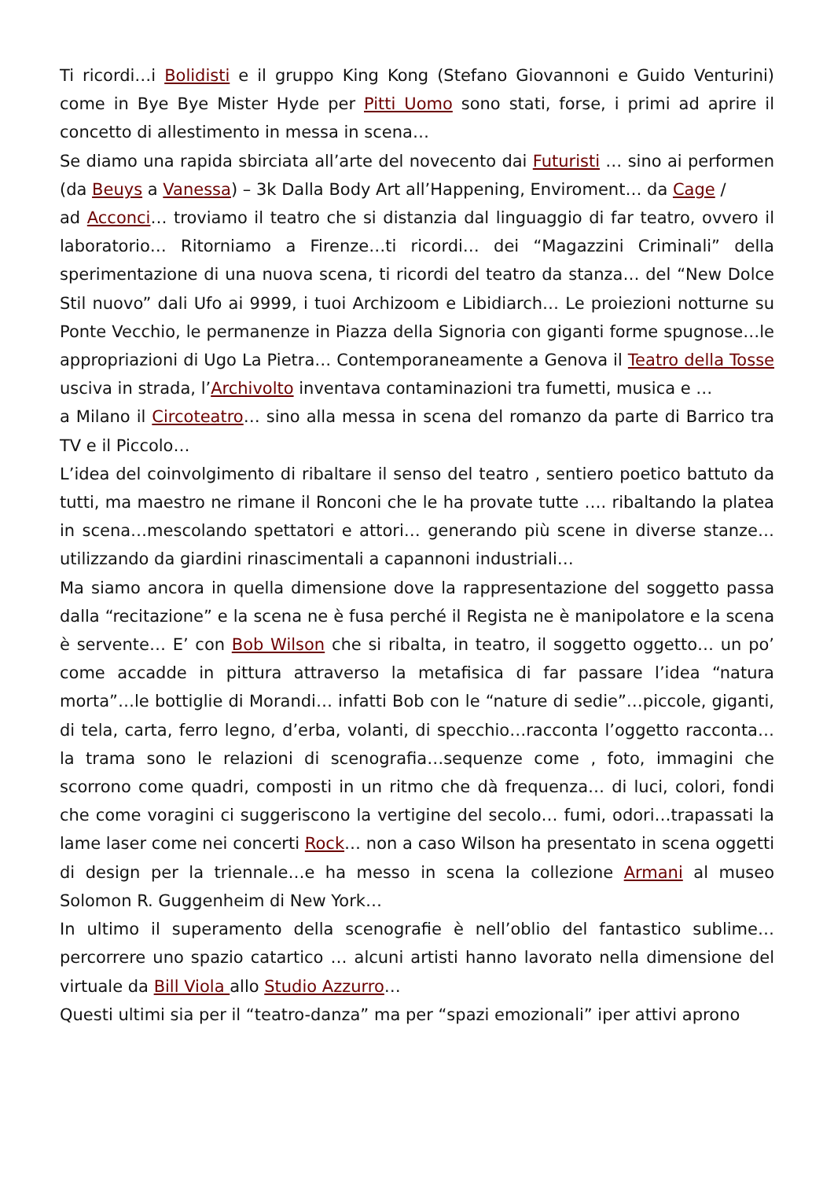Ti ricordi…i Bolidisti e il gruppo King Kong (Stefano Giovannoni e Guido Venturini) come in Bye Bye Mister Hyde per Pitti Uomo sono stati, forse, i primi ad aprire il concetto di allestimento in messa in scena…
Se diamo una rapida sbirciata all’arte del novecento dai Futuristi … sino ai performen (da Beuys a Vanessa) – 3k Dalla Body Art all’Happening, Enviroment… da Cage /
ad Acconci… troviamo il teatro che si distanzia dal linguaggio di far teatro, ovvero il laboratorio… Ritorniamo a Firenze…ti ricordi… dei “Magazzini Criminali” della sperimentazione di una nuova scena, ti ricordi del teatro da stanza… del “New Dolce Stil nuovo” dali Ufo ai 9999, i tuoi Archizoom e Libidiarch… Le proiezioni notturne su Ponte Vecchio, le permanenze in Piazza della Signoria con giganti forme spugnose…le appropriazioni di Ugo La Pietra… Contemporaneamente a Genova il Teatro della Tosse usciva in strada, l’Archivolto inventava contaminazioni tra fumetti, musica e …
a Milano il Circoteatro… sino alla messa in scena del romanzo da parte di Barrico tra TV e il Piccolo…
L’idea del coinvolgimento di ribaltare il senso del teatro , sentiero poetico battuto da tutti, ma maestro ne rimane il Ronconi che le ha provate tutte …. ribaltando la platea in scena…mescolando spettatori e attori… generando più scene in diverse stanze… utilizzando da giardini rinascimentali a capannoni industriali…
Ma siamo ancora in quella dimensione dove la rappresentazione del soggetto passa dalla “recitazione” e la scena ne è fusa perché il Regista ne è manipolatore e la scena è servente… E’ con Bob Wilson che si ribalta, in teatro, il soggetto oggetto… un po’ come accadde in pittura attraverso la metafisica di far passare l’idea “natura morta”…le bottiglie di Morandi… infatti Bob con le “nature di sedie”…piccole, giganti, di tela, carta, ferro legno, d’erba, volanti, di specchio…racconta l’oggetto racconta…la trama sono le relazioni di scenografia…sequenze come , foto, immagini che scorrono come quadri, composti in un ritmo che dà frequenza… di luci, colori, fondi che come voragini ci suggeriscono la vertigine del secolo… fumi, odori…trapassati la lame laser come nei concerti Rock… non a caso Wilson ha presentato in scena oggetti di design per la triennale…e ha messo in scena la collezione Armani al museo Solomon R. Guggenheim di New York…
In ultimo il superamento della scenografie è nell’oblio del fantastico sublime… percorrere uno spazio catartico … alcuni artisti hanno lavorato nella dimensione del virtuale da Bill Viola allo Studio Azzurro…
Questi ultimi sia per il “teatro-danza” ma per “spazi emozionali” iper attivi aprono